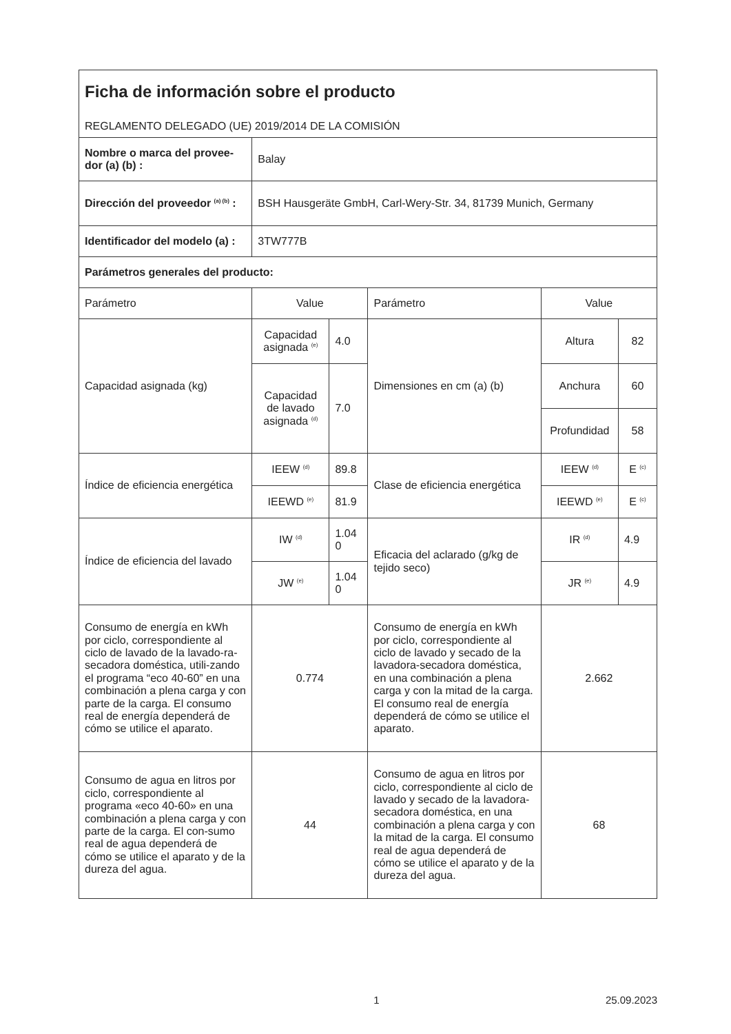| Ficha de información sobre el producto REGLAMENTO DELEGADO (UE) 2019/2014 DE LA COMISIÓN | | | | | |
| Nombre o marca del provee-dor (a) (b) : | Balay | | | | |
| Dirección del proveedor <sup>(a) (b)</sup> : | BSH Hausgeräte GmbH, Carl-Wery-Str. 34, 81739 Munich, Germany | | | | |
| Identificador del modelo (a) : | 3TW777B | | | | |
| Parámetros generales del producto: | | | | | |
| Parámetro | Value | | Parámetro | Value | |
| Capacidad asignada (kg) | Capacidad asignada <sup>(e)</sup> | 4.0 | Dimensiones en cm (a) (b) | Altura | 82 |
| | Capacidad de lavado asignada <sup>(d)</sup> | 7.0 | | Anchura | 60 |
| | | | | Profundidad | 58 |
| Índice de eficiencia energética | IEEW <sup>(d)</sup> | 89.8 | Clase de eficiencia energética | IEEW <sup>(d)</sup> | E <sup>(c)</sup> |
| | IEEWD <sup>(e)</sup> | 81.9 | | IEEWD <sup>(e)</sup> | E <sup>(c)</sup> |
| Índice de eficiencia del lavado | IW <sup>(d)</sup> | 1.04 0 | Eficacia del aclarado (g/kg de tejido seco) | IR <sup>(d)</sup> | 4.9 |
| | JW <sup>(e)</sup> | 1.04 0 | | JR <sup>(e)</sup> | 4.9 |
| Consumo de energía en kWh por ciclo, correspondiente al ciclo de lavado de la lavado-ra-secadora doméstica, utili-zando el programa “eco 40-60” en una combinación a plena carga y con parte de la carga. El consumo real de energía dependerá de cómo se utilice el aparato. | 0.774 | | Consumo de energía en kWh por ciclo, correspondiente al ciclo de lavado y secado de la lavadora-secadora doméstica, en una combinación a plena carga y con la mitad de la carga. El consumo real de energía dependerá de cómo se utilice el aparato. | 2.662 | |
| Consumo de agua en litros por ciclo, correspondiente al programa «eco 40-60» en una combinación a plena carga y con parte de la carga. El con-sumo real de agua dependerá de cómo se utilice el aparato y de la dureza del agua. | 44 | | Consumo de agua en litros por ciclo, correspondiente al ciclo de lavado y secado de la lavadora-secadora doméstica, en una combinación a plena carga y con la mitad de la carga. El consumo real de agua dependerá de cómo se utilice el aparato y de la dureza del agua. | 68 | |
1 25.09.2023